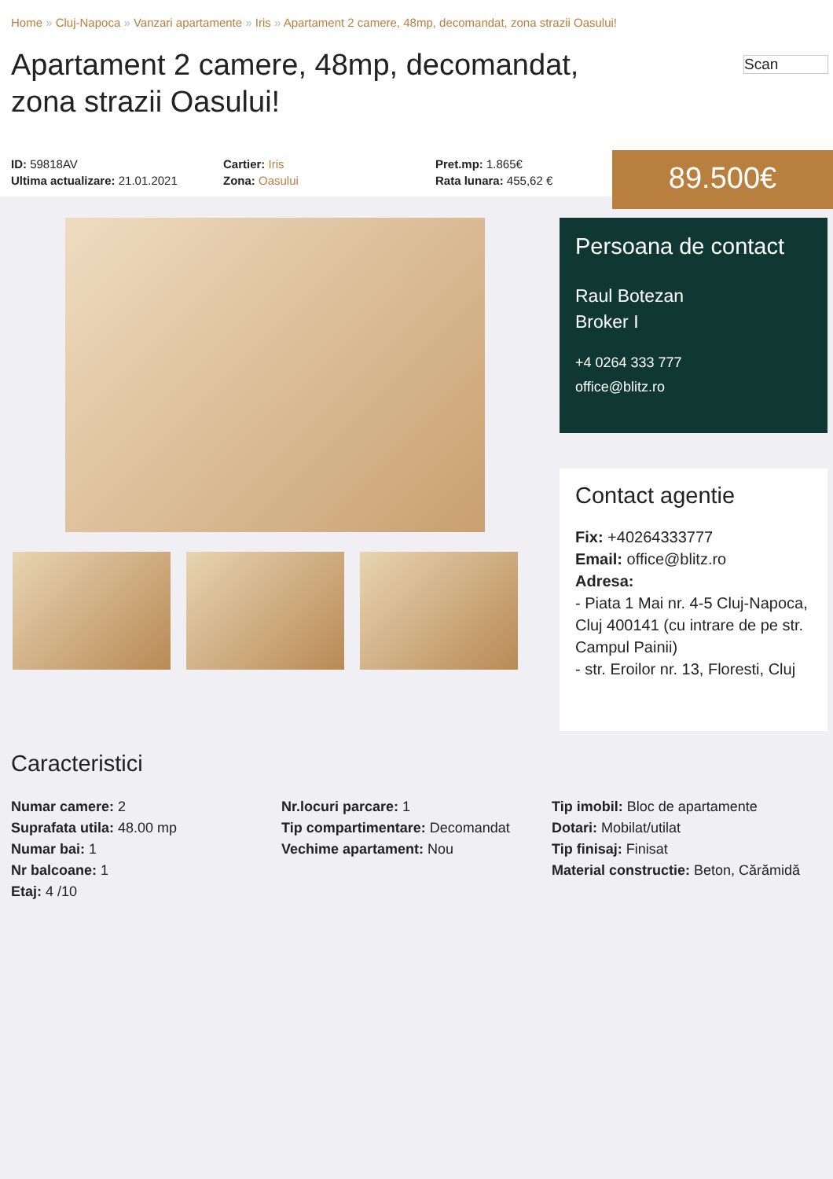Home » Cluj-Napoca » Vanzari apartamente » Iris » Apartament 2 camere, 48mp, decomandat, zona strazii Oasului!
Apartament 2 camere, 48mp, decomandat, zona strazii Oasului!
Scan
ID: 59818AV
Ultima actualizare: 21.01.2021
Cartier: Iris
Zona: Oasului
Pret.mp: 1.865€
Rata lunara: 455,62 €
89.500€
Persoana de contact
Raul Botezan
Broker I
+4 0264 333 777
office@blitz.ro
Contact agentie
Fix: +40264333777
Email: office@blitz.ro
Adresa:
- Piata 1 Mai nr. 4-5 Cluj-Napoca, Cluj 400141 (cu intrare de pe str. Campul Painii)
- str. Eroilor nr. 13, Floresti, Cluj
Caracteristici
Numar camere: 2
Suprafata utila: 48.00 mp
Numar bai: 1
Nr balcoane: 1
Etaj: 4 /10
Nr.locuri parcare: 1
Tip compartimentare: Decomandat
Vechime apartament: Nou
Tip imobil: Bloc de apartamente
Dotari: Mobilat/utilat
Tip finisaj: Finisat
Material constructie: Beton, Cărămidă